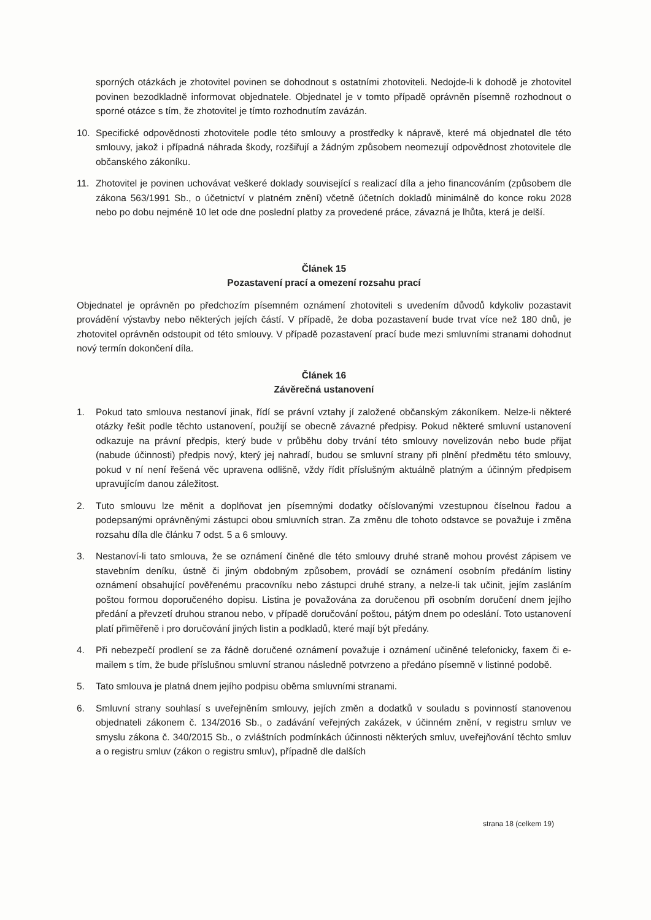sporných otázkách je zhotovitel povinen se dohodnout s ostatními zhotoviteli. Nedojde-li k dohodě je zhotovitel povinen bezodkladně informovat objednatele. Objednatel je v tomto případě oprávněn písemně rozhodnout o sporné otázce s tím, že zhotovitel je tímto rozhodnutím zavázán.
10. Specifické odpovědnosti zhotovitele podle této smlouvy a prostředky k nápravě, které má objednatel dle této smlouvy, jakož i případná náhrada škody, rozšiřují a žádným způsobem neomezují odpovědnost zhotovitele dle občanského zákoníku.
11. Zhotovitel je povinen uchovávat veškeré doklady související s realizací díla a jeho financováním (způsobem dle zákona 563/1991 Sb., o účetnictví v platném znění) včetně účetních dokladů minimálně do konce roku 2028 nebo po dobu nejméně 10 let ode dne poslední platby za provedené práce, závazná je lhůta, která je delší.
Článek 15
Pozastavení prací a omezení rozsahu prací
Objednatel je oprávněn po předchozím písemném oznámení zhotoviteli s uvedením důvodů kdykoliv pozastavit provádění výstavby nebo některých jejích částí. V případě, že doba pozastavení bude trvat více než 180 dnů, je zhotovitel oprávněn odstoupit od této smlouvy. V případě pozastavení prací bude mezi smluvními stranami dohodnut nový termín dokončení díla.
Článek 16
Závěrečná ustanovení
1. Pokud tato smlouva nestanoví jinak, řídí se právní vztahy jí založené občanským zákoníkem. Nelze-li některé otázky řešit podle těchto ustanovení, použijí se obecně závazné předpisy. Pokud některé smluvní ustanovení odkazuje na právní předpis, který bude v průběhu doby trvání této smlouvy novelizován nebo bude přijat (nabude účinnosti) předpis nový, který jej nahradí, budou se smluvní strany při plnění předmětu této smlouvy, pokud v ní není řešená věc upravena odlišně, vždy řídit příslušným aktuálně platným a účinným předpisem upravujícím danou záležitost.
2. Tuto smlouvu lze měnit a doplňovat jen písemnými dodatky očíslovanými vzestupnou číselnou řadou a podepsanými oprávněnými zástupci obou smluvních stran. Za změnu dle tohoto odstavce se považuje i změna rozsahu díla dle článku 7 odst. 5 a 6 smlouvy.
3. Nestanoví-li tato smlouva, že se oznámení činěné dle této smlouvy druhé straně mohou provést zápisem ve stavebním deníku, ústně či jiným obdobným způsobem, provádí se oznámení osobním předáním listiny oznámení obsahující pověřenému pracovníku nebo zástupci druhé strany, a nelze-li tak učinit, jejím zasláním poštou formou doporučeného dopisu. Listina je považována za doručenou při osobním doručení dnem jejího předání a převzetí druhou stranou nebo, v případě doručování poštou, pátým dnem po odeslání. Toto ustanovení platí přiměřeně i pro doručování jiných listin a podkladů, které mají být předány.
4. Při nebezpečí prodlení se za řádně doručené oznámení považuje i oznámení učiněné telefonicky, faxem či e-mailem s tím, že bude příslušnou smluvní stranou následně potvrzeno a předáno písemně v listinné podobě.
5. Tato smlouva je platná dnem jejího podpisu oběma smluvními stranami.
6. Smluvní strany souhlasí s uveřejněním smlouvy, jejích změn a dodatků v souladu s povinností stanovenou objednateli zákonem č. 134/2016 Sb., o zadávání veřejných zakázek, v účinném znění, v registru smluv ve smyslu zákona č. 340/2015 Sb., o zvláštních podmínkách účinnosti některých smluv, uveřejňování těchto smluv a o registru smluv (zákon o registru smluv), případně dle dalších
strana 18 (celkem 19)